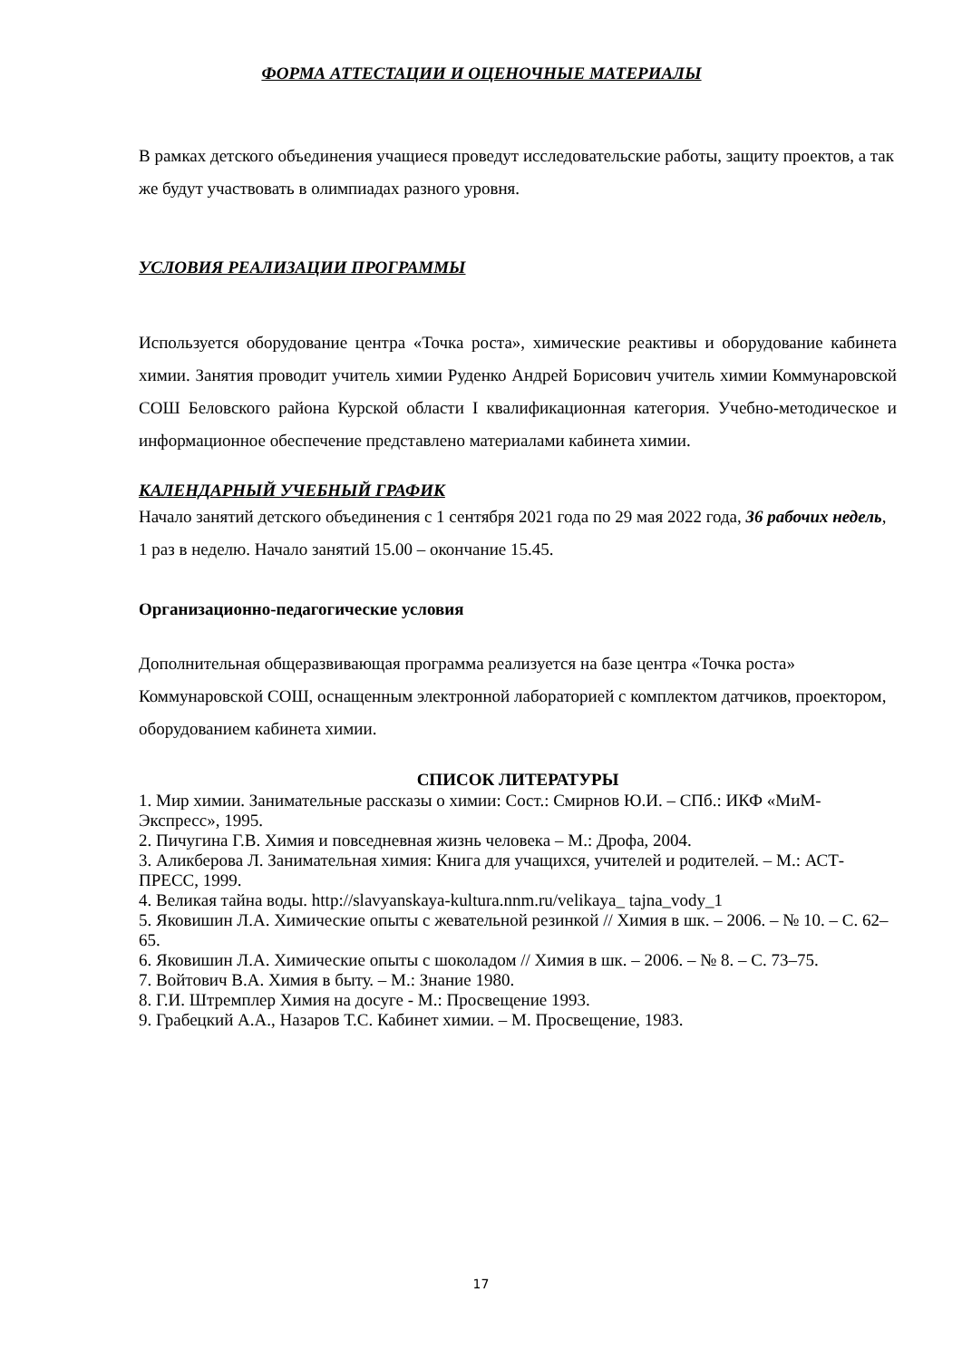ФОРМА АТТЕСТАЦИИ И ОЦЕНОЧНЫЕ МАТЕРИАЛЫ
В рамках детского объединения учащиеся проведут исследовательские работы, защиту проектов, а так же будут участвовать в олимпиадах разного уровня.
УСЛОВИЯ РЕАЛИЗАЦИИ ПРОГРАММЫ
Используется оборудование центра «Точка роста», химические реактивы и оборудование кабинета химии. Занятия проводит учитель химии Руденко Андрей Борисович учитель химии Коммунаровской СОШ Беловского района Курской области I квалификационная категория. Учебно-методическое и информационное обеспечение представлено материалами кабинета химии.
КАЛЕНДАРНЫЙ УЧЕБНЫЙ ГРАФИК
Начало занятий детского объединения с 1 сентября 2021 года по 29 мая 2022 года, 36 рабочих недель, 1 раз в неделю. Начало занятий 15.00 – окончание 15.45.
Организационно-педагогические условия
Дополнительная общеразвивающая программа реализуется на базе центра «Точка роста» Коммунаровской СОШ, оснащенным электронной лабораторией с комплектом датчиков, проектором, оборудованием кабинета химии.
СПИСОК ЛИТЕРАТУРЫ
1. Мир химии. Занимательные рассказы о химии: Сост.: Смирнов Ю.И. – СПб.: ИКФ «МиМ-Экспресс», 1995.
2. Пичугина Г.В. Химия и повседневная жизнь человека – М.: Дрофа, 2004.
3. Аликберова Л. Занимательная химия: Книга для учащихся, учителей и родителей. – М.: АСТ-ПРЕСС, 1999.
4. Великая тайна воды. http://slavyanskaya-kultura.nnm.ru/velikaya_ tajna_vody_1
5. Яковишин Л.А. Химические опыты с жевательной резинкой // Химия в шк. – 2006. – № 10. – С. 62–65.
6. Яковишин Л.А. Химические опыты с шоколадом // Химия в шк. – 2006. – № 8. – С. 73–75.
7. Войтович В.А. Химия в быту. – М.: Знание 1980.
8. Г.И. Штремплер Химия на досуге - М.: Просвещение 1993.
9. Грабецкий А.А., Назаров Т.С. Кабинет химии. – М. Просвещение, 1983.
17